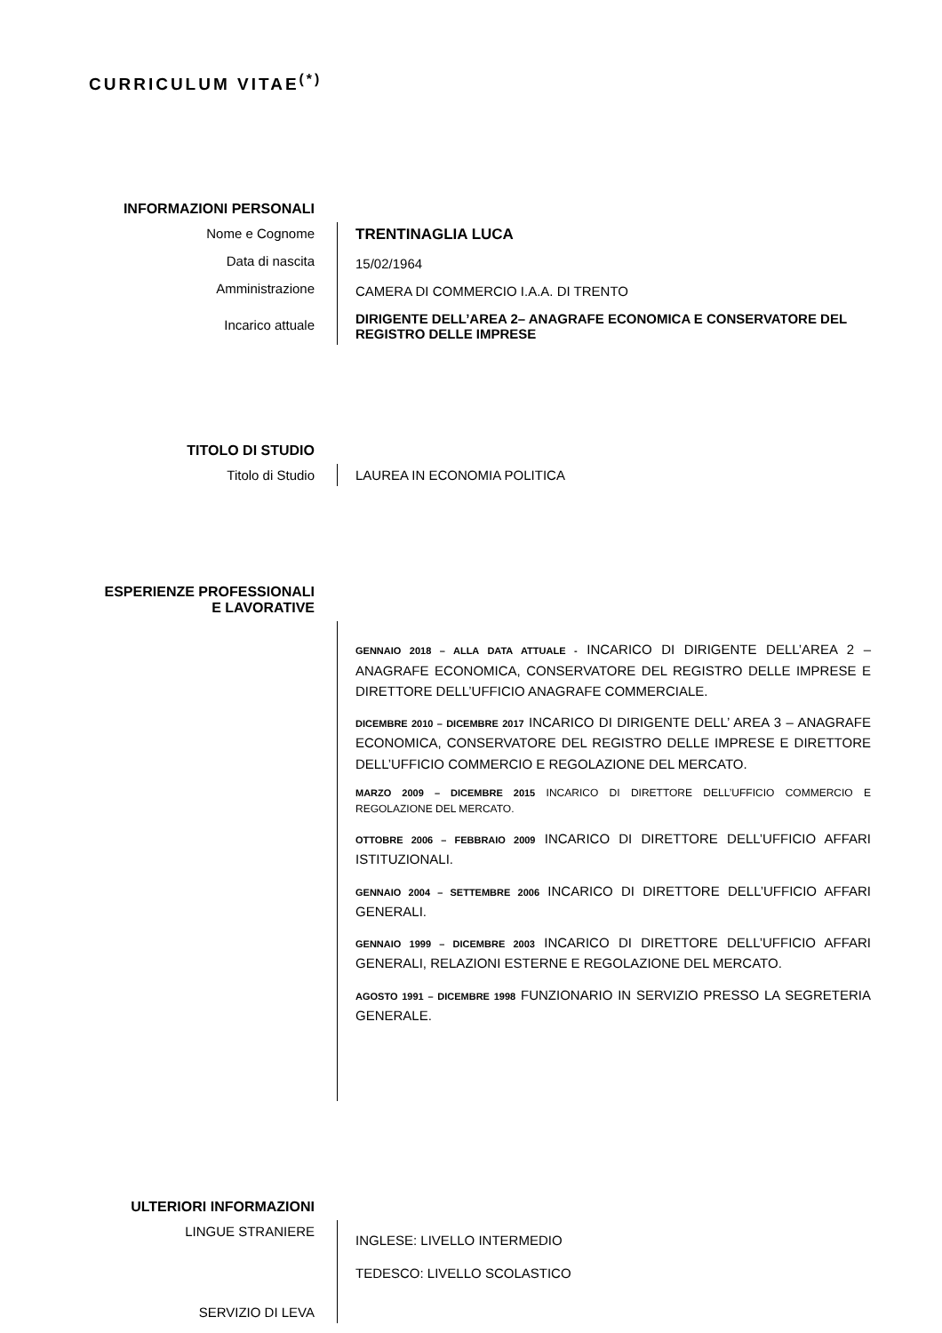CURRICULUM VITAE<sup>(*)</sup>
INFORMAZIONI PERSONALI
Nome e Cognome
Data di nascita
Amministrazione
Incarico attuale
TRENTINAGLIA LUCA
15/02/1964
CAMERA DI COMMERCIO I.A.A. DI TRENTO
DIRIGENTE DELL’AREA 2– ANAGRAFE ECONOMICA E CONSERVATORE DEL REGISTRO DELLE IMPRESE
TITOLO DI STUDIO
Titolo di Studio LAUREA IN ECONOMIA POLITICA
ESPERIENZE PROFESSIONALI
E LAVORATIVE
GENNAIO 2018 – ALLA DATA ATTUALE - INCARICO DI DIRIGENTE DELL’AREA 2 – ANAGRAFE ECONOMICA, CONSERVATORE DEL REGISTRO DELLE IMPRESE E DIRETTORE DELL’UFFICIO ANAGRAFE COMMERCIALE.
DICEMBRE 2010 – DICEMBRE 2017 INCARICO DI DIRIGENTE DELL’ AREA 3 – ANAGRAFE ECONOMICA, CONSERVATORE DEL REGISTRO DELLE IMPRESE E DIRETTORE DELL’UFFICIO COMMERCIO E REGOLAZIONE DEL MERCATO.
MARZO 2009 – DICEMBRE 2015 INCARICO DI DIRETTORE DELL’UFFICIO COMMERCIO E REGOLAZIONE DEL MERCATO.
OTTOBRE 2006 – FEBBRAIO 2009 INCARICO DI DIRETTORE DELL’UFFICIO AFFARI ISTITUZIONALI.
GENNAIO 2004 – SETTEMBRE 2006 INCARICO DI DIRETTORE DELL’UFFICIO AFFARI GENERALI.
GENNAIO 1999 – DICEMBRE 2003 INCARICO DI DIRETTORE DELL’UFFICIO AFFARI GENERALI, RELAZIONI ESTERNE E REGOLAZIONE DEL MERCATO.
AGOSTO 1991 – DICEMBRE 1998 FUNZIONARIO IN SERVIZIO PRESSO LA SEGRETERIA GENERALE.
ULTERIORI INFORMAZIONI
LINGUE STRANIERE
SERVIZIO DI LEVA
INGLESE: LIVELLO INTERMEDIO
TEDESCO: LIVELLO SCOLASTICO